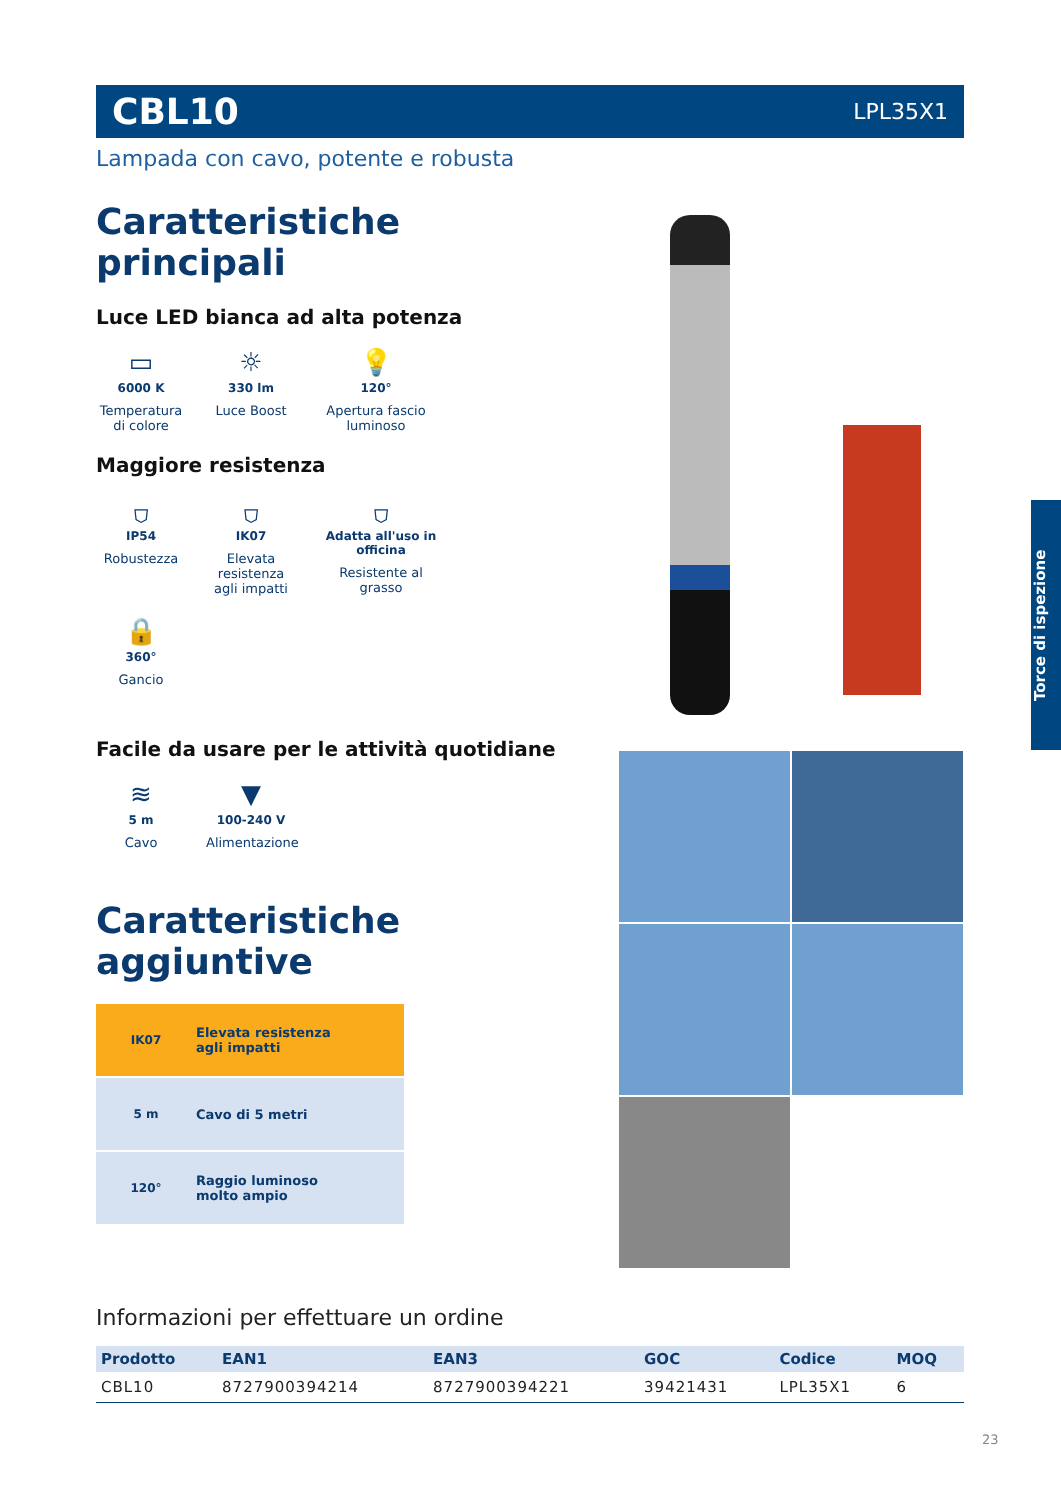CBL10 LPL35X1
Lampada con cavo, potente e robusta
Caratteristiche principali
Luce LED bianca ad alta potenza
▭
6000 K
Temperatura di colore
☼
330 lm
Luce Boost
💡
120°
Apertura fascio luminoso
Maggiore resistenza
⛉
IP54
Robustezza
⛉
IK07
Elevata resistenza agli impatti
⛉
Adatta all'uso in officina
Resistente al grasso
🔒
360°
Gancio
Facile da usare per le attività quotidiane
≋
5 m
Cavo
▼
100-240 V
Alimentazione
Caratteristiche aggiuntive
IK07 Elevata resistenza
agli impatti
5 m Cavo di 5 metri
120° Raggio luminoso
molto ampio
Torce di ispezione
Informazioni per effettuare un ordine
| Prodotto | EAN1 | EAN3 | GOC | Codice | MOQ |
| --- | --- | --- | --- | --- | --- |
| CBL10 | 8727900394214 | 8727900394221 | 39421431 | LPL35X1 | 6 |
23